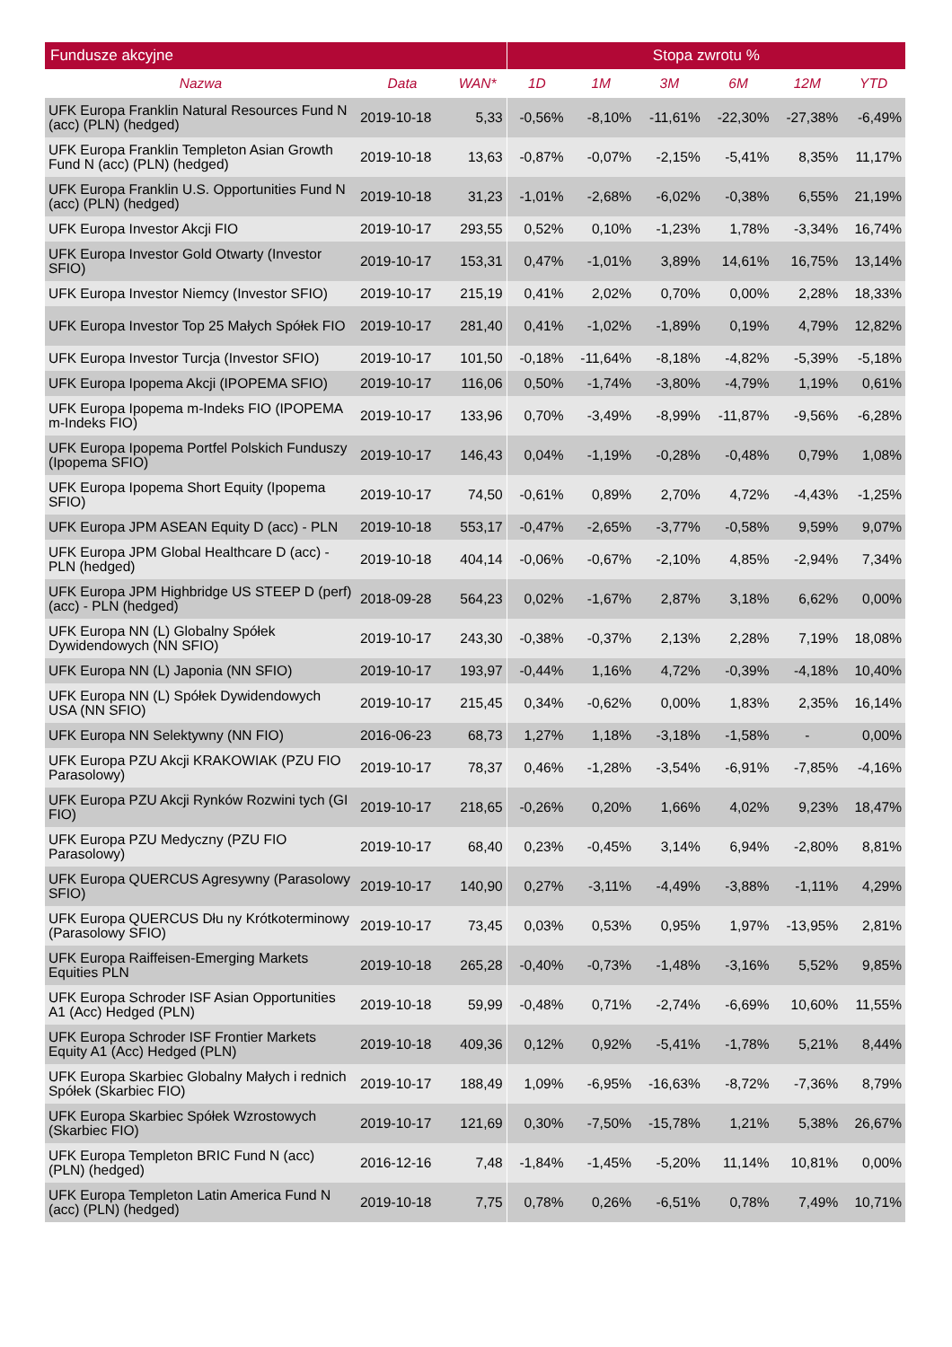| Fundusze akcyjne | | | Stopa zwrotu % | | | | | |
| --- | --- | --- | --- | --- | --- | --- | --- | --- |
| Nazwa | Data | WAN* | 1D | 1M | 3M | 6M | 12M | YTD |
| UFK Europa Franklin Natural Resources Fund N (acc) (PLN) (hedged) | 2019-10-18 | 5,33 | -0,56% | -8,10% | -11,61% | -22,30% | -27,38% | -6,49% |
| UFK Europa Franklin Templeton Asian Growth Fund N (acc) (PLN) (hedged) | 2019-10-18 | 13,63 | -0,87% | -0,07% | -2,15% | -5,41% | 8,35% | 11,17% |
| UFK Europa Franklin U.S. Opportunities Fund N (acc) (PLN) (hedged) | 2019-10-18 | 31,23 | -1,01% | -2,68% | -6,02% | -0,38% | 6,55% | 21,19% |
| UFK Europa Investor Akcji FIO | 2019-10-17 | 293,55 | 0,52% | 0,10% | -1,23% | 1,78% | -3,34% | 16,74% |
| UFK Europa Investor Gold Otwarty (Investor SFIO) | 2019-10-17 | 153,31 | 0,47% | -1,01% | 3,89% | 14,61% | 16,75% | 13,14% |
| UFK Europa Investor Niemcy (Investor SFIO) | 2019-10-17 | 215,19 | 0,41% | 2,02% | 0,70% | 0,00% | 2,28% | 18,33% |
| UFK Europa Investor Top 25 Małych Spółek FIO | 2019-10-17 | 281,40 | 0,41% | -1,02% | -1,89% | 0,19% | 4,79% | 12,82% |
| UFK Europa Investor Turcja (Investor SFIO) | 2019-10-17 | 101,50 | -0,18% | -11,64% | -8,18% | -4,82% | -5,39% | -5,18% |
| UFK Europa Ipopema Akcji (IPOPEMA SFIO) | 2019-10-17 | 116,06 | 0,50% | -1,74% | -3,80% | -4,79% | 1,19% | 0,61% |
| UFK Europa Ipopema m-Indeks FIO (IPOPEMA m-Indeks FIO) | 2019-10-17 | 133,96 | 0,70% | -3,49% | -8,99% | -11,87% | -9,56% | -6,28% |
| UFK Europa Ipopema Portfel Polskich Funduszy (Ipopema SFIO) | 2019-10-17 | 146,43 | 0,04% | -1,19% | -0,28% | -0,48% | 0,79% | 1,08% |
| UFK Europa Ipopema Short Equity (Ipopema SFIO) | 2019-10-17 | 74,50 | -0,61% | 0,89% | 2,70% | 4,72% | -4,43% | -1,25% |
| UFK Europa JPM ASEAN Equity D (acc) - PLN | 2019-10-18 | 553,17 | -0,47% | -2,65% | -3,77% | -0,58% | 9,59% | 9,07% |
| UFK Europa JPM Global Healthcare D (acc) - PLN (hedged) | 2019-10-18 | 404,14 | -0,06% | -0,67% | -2,10% | 4,85% | -2,94% | 7,34% |
| UFK Europa JPM Highbridge US STEEP D (perf) (acc) - PLN (hedged) | 2018-09-28 | 564,23 | 0,02% | -1,67% | 2,87% | 3,18% | 6,62% | 0,00% |
| UFK Europa NN (L) Globalny Spółek Dywidendowych (NN SFIO) | 2019-10-17 | 243,30 | -0,38% | -0,37% | 2,13% | 2,28% | 7,19% | 18,08% |
| UFK Europa NN (L) Japonia (NN SFIO) | 2019-10-17 | 193,97 | -0,44% | 1,16% | 4,72% | -0,39% | -4,18% | 10,40% |
| UFK Europa NN (L) Spółek Dywidendowych USA (NN SFIO) | 2019-10-17 | 215,45 | 0,34% | -0,62% | 0,00% | 1,83% | 2,35% | 16,14% |
| UFK Europa NN Selektywny (NN FIO) | 2016-06-23 | 68,73 | 1,27% | 1,18% | -3,18% | -1,58% | - | 0,00% |
| UFK Europa PZU Akcji KRAKOWIAK (PZU FIO Parasolowy) | 2019-10-17 | 78,37 | 0,46% | -1,28% | -3,54% | -6,91% | -7,85% | -4,16% |
| UFK Europa PZU Akcji Rynków Rozwini tych (GI FIO) | 2019-10-17 | 218,65 | -0,26% | 0,20% | 1,66% | 4,02% | 9,23% | 18,47% |
| UFK Europa PZU Medyczny (PZU FIO Parasolowy) | 2019-10-17 | 68,40 | 0,23% | -0,45% | 3,14% | 6,94% | -2,80% | 8,81% |
| UFK Europa QUERCUS Agresywny (Parasolowy SFIO) | 2019-10-17 | 140,90 | 0,27% | -3,11% | -4,49% | -3,88% | -1,11% | 4,29% |
| UFK Europa QUERCUS Dłu ny Krótkoterminowy (Parasolowy SFIO) | 2019-10-17 | 73,45 | 0,03% | 0,53% | 0,95% | 1,97% | -13,95% | 2,81% |
| UFK Europa Raiffeisen-Emerging Markets Equities PLN | 2019-10-18 | 265,28 | -0,40% | -0,73% | -1,48% | -3,16% | 5,52% | 9,85% |
| UFK Europa Schroder ISF Asian Opportunities A1 (Acc) Hedged (PLN) | 2019-10-18 | 59,99 | -0,48% | 0,71% | -2,74% | -6,69% | 10,60% | 11,55% |
| UFK Europa Schroder ISF Frontier Markets Equity A1 (Acc) Hedged (PLN) | 2019-10-18 | 409,36 | 0,12% | 0,92% | -5,41% | -1,78% | 5,21% | 8,44% |
| UFK Europa Skarbiec Globalny Małych i rednich Spółek (Skarbiec FIO) | 2019-10-17 | 188,49 | 1,09% | -6,95% | -16,63% | -8,72% | -7,36% | 8,79% |
| UFK Europa Skarbiec Spółek Wzrostowych (Skarbiec FIO) | 2019-10-17 | 121,69 | 0,30% | -7,50% | -15,78% | 1,21% | 5,38% | 26,67% |
| UFK Europa Templeton BRIC Fund N (acc) (PLN) (hedged) | 2016-12-16 | 7,48 | -1,84% | -1,45% | -5,20% | 11,14% | 10,81% | 0,00% |
| UFK Europa Templeton Latin America Fund N (acc) (PLN) (hedged) | 2019-10-18 | 7,75 | 0,78% | 0,26% | -6,51% | 0,78% | 7,49% | 10,71% |